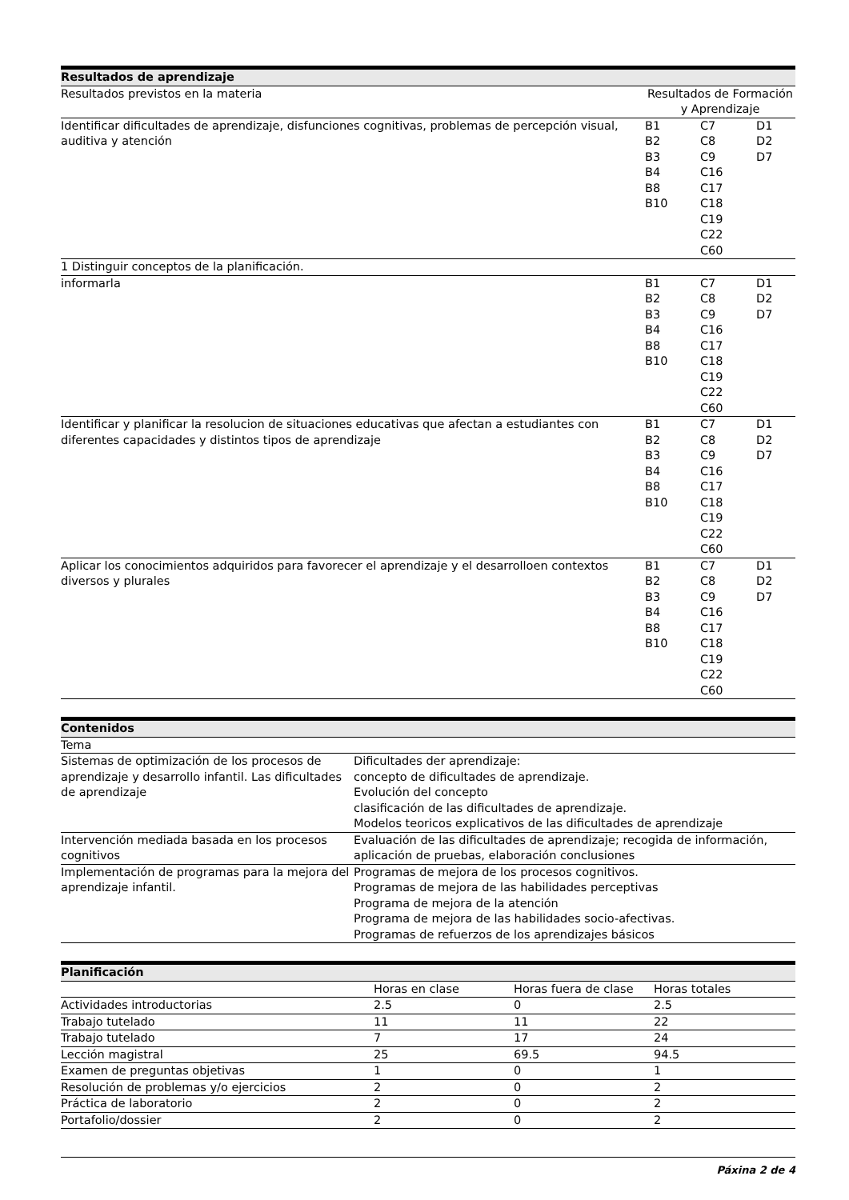| Resultados de aprendizaje | | | |
| --- | --- | --- | --- |
| Resultados previstos en la materia | Resultados de Formación y Aprendizaje | | |
| Identificar dificultades de aprendizaje, disfunciones cognitivas, problemas de percepción visual, auditiva y atención | B1 B2 B3 B4 B8 B10 | C7 C8 C9 C16 C17 C18 C19 C22 C60 | D1 D2 D7 |
| 1 Distinguir conceptos de la planificación. | | | |
| informarla | B1 B2 B3 B4 B8 B10 | C7 C8 C9 C16 C17 C18 C19 C22 C60 | D1 D2 D7 |
| Identificar y planificar la resolucion de situaciones educativas que afectan a estudiantes con diferentes capacidades y distintos tipos de aprendizaje | B1 B2 B3 B4 B8 B10 | C7 C8 C9 C16 C17 C18 C19 C22 C60 | D1 D2 D7 |
| Aplicar los conocimientos adquiridos para favorecer el aprendizaje y el desarrolloen contextos diversos y plurales | B1 B2 B3 B4 B8 B10 | C7 C8 C9 C16 C17 C18 C19 C22 C60 | D1 D2 D7 |
| Contenidos | |
| --- | --- |
| Tema | |
| Sistemas de optimización de los procesos de aprendizaje y desarrollo infantil. Las dificultades de aprendizaje | Dificultades der aprendizaje: concepto de dificultades de aprendizaje. Evolución del concepto clasificación de las dificultades de aprendizaje. Modelos teoricos explicativos de las dificultades de aprendizaje |
| Intervención mediada basada en los procesos cognitivos | Evaluación de las dificultades de aprendizaje; recogida de información, aplicación de pruebas, elaboración conclusiones |
| Implementación de programas para la mejora del aprendizaje infantil. | Programas de mejora de los procesos cognitivos. Programas de mejora de las habilidades perceptivas Programa de mejora de la atención Programa de mejora de las habilidades socio-afectivas. Programas de refuerzos de los aprendizajes básicos |
| Planificación | | | |
| --- | --- | --- | --- |
| | Horas en clase | Horas fuera de clase | Horas totales |
| Actividades introductorias | 2.5 | 0 | 2.5 |
| Trabajo tutelado | 11 | 11 | 22 |
| Trabajo tutelado | 7 | 17 | 24 |
| Lección magistral | 25 | 69.5 | 94.5 |
| Examen de preguntas objetivas | 1 | 0 | 1 |
| Resolución de problemas y/o ejercicios | 2 | 0 | 2 |
| Práctica de laboratorio | 2 | 0 | 2 |
| Portafolio/dossier | 2 | 0 | 2 |
Páxina 2 de 4